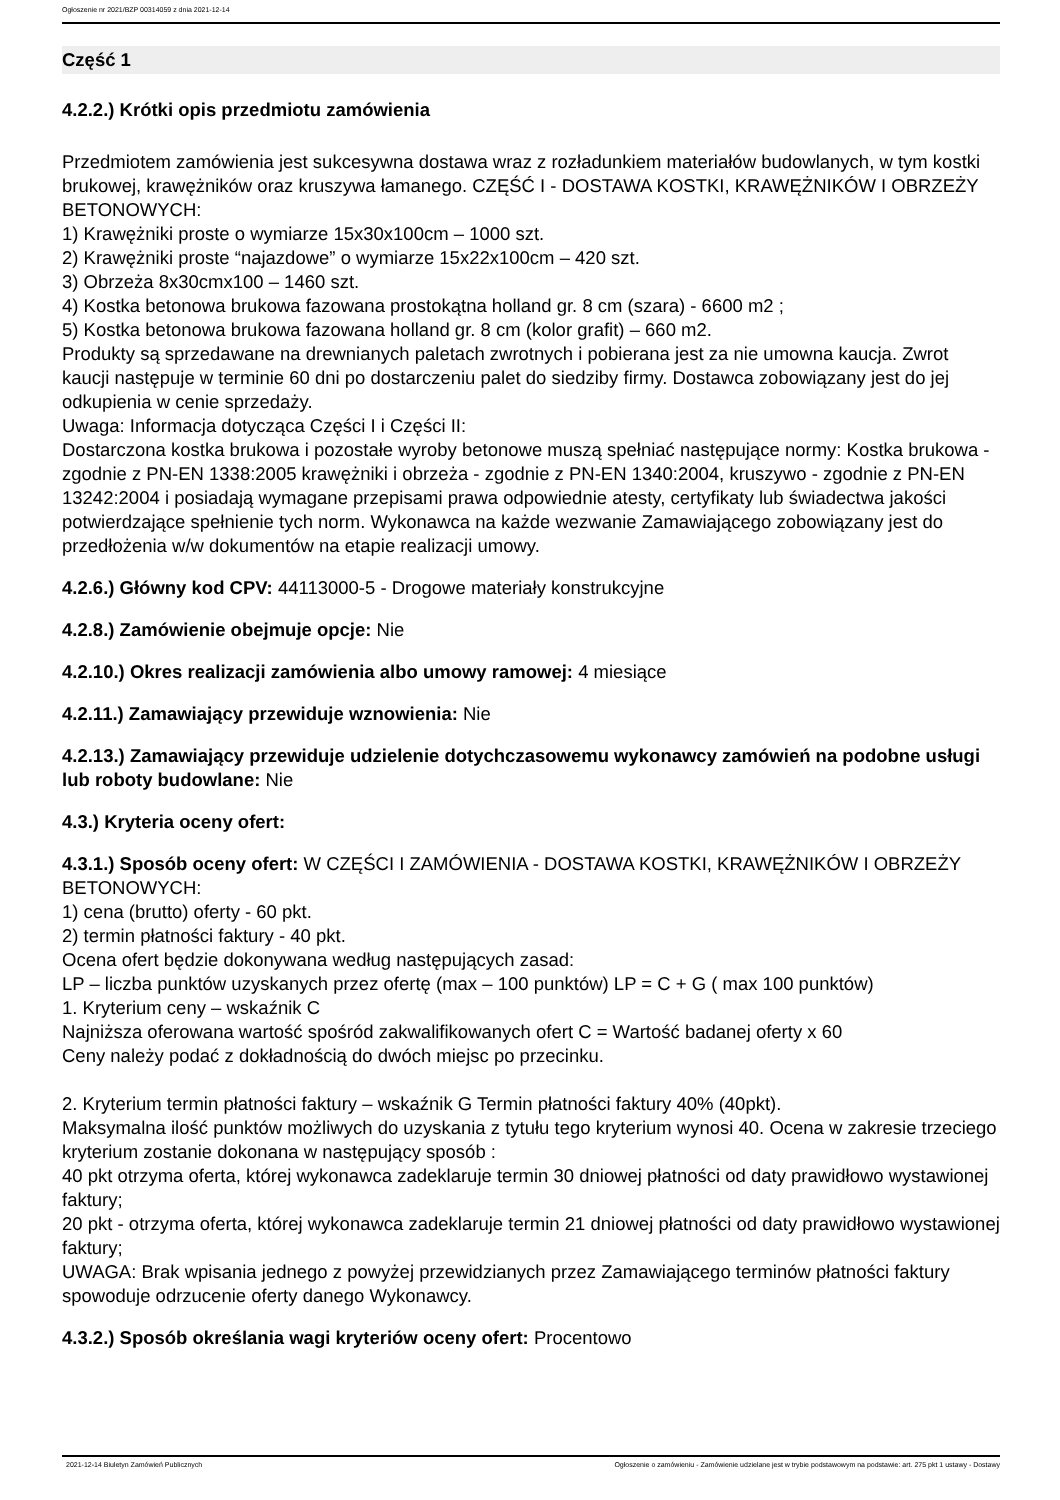Ogłoszenie nr 2021/BZP 00314059 z dnia 2021-12-14
Część 1
4.2.2.) Krótki opis przedmiotu zamówienia
Przedmiotem zamówienia jest sukcesywna dostawa wraz z rozładunkiem materiałów budowlanych, w tym kostki brukowej, krawężników oraz kruszywa łamanego. CZĘŚĆ I - DOSTAWA KOSTKI, KRAWĘŻNIKÓW I OBRZEŻY BETONOWYCH:
1) Krawężniki proste o wymiarze 15x30x100cm – 1000 szt.
2) Krawężniki proste “najazdowe” o wymiarze 15x22x100cm – 420 szt.
3) Obrzeża 8x30cmx100 – 1460 szt.
4) Kostka betonowa brukowa fazowana prostokątna holland gr. 8 cm (szara) - 6600 m2 ;
5) Kostka betonowa brukowa fazowana holland gr. 8 cm (kolor grafit) – 660 m2.
Produkty są sprzedawane na drewnianych paletach zwrotnych i pobierana jest za nie umowna kaucja. Zwrot kaucji następuje w terminie 60 dni po dostarczeniu palet do siedziby firmy. Dostawca zobowiązany jest do jej odkupienia w cenie sprzedaży.
Uwaga: Informacja dotycząca Części I i Części II:
Dostarczona kostka brukowa i pozostałe wyroby betonowe muszą spełniać następujące normy: Kostka brukowa - zgodnie z PN-EN 1338:2005 krawężniki i obrzeża - zgodnie z PN-EN 1340:2004, kruszywo - zgodnie z PN-EN 13242:2004 i posiadają wymagane przepisami prawa odpowiednie atesty, certyfikaty lub świadectwa jakości potwierdzające spełnienie tych norm. Wykonawca na każde wezwanie Zamawiającego zobowiązany jest do przedłożenia w/w dokumentów na etapie realizacji umowy.
4.2.6.) Główny kod CPV: 44113000-5 - Drogowe materiały konstrukcyjne
4.2.8.) Zamówienie obejmuje opcje: Nie
4.2.10.) Okres realizacji zamówienia albo umowy ramowej: 4 miesiące
4.2.11.) Zamawiający przewiduje wznowienia: Nie
4.2.13.) Zamawiający przewiduje udzielenie dotychczasowemu wykonawcy zamówień na podobne usługi lub roboty budowlane: Nie
4.3.) Kryteria oceny ofert:
4.3.1.) Sposób oceny ofert: W CZĘŚCI I ZAMÓWIENIA - DOSTAWA KOSTKI, KRAWĘŻNIKÓW I OBRZEŻY BETONOWYCH:
1) cena (brutto) oferty - 60 pkt.
2) termin płatności faktury - 40 pkt.
Ocena ofert będzie dokonywana według następujących zasad:
LP – liczba punktów uzyskanych przez ofertę (max – 100 punktów) LP = C + G ( max 100 punktów)
1. Kryterium ceny – wskaźnik C
Najniższa oferowana wartość spośród zakwalifikowanych ofert C = Wartość badanej oferty x 60
Ceny należy podać z dokładnością do dwóch miejsc po przecinku.
2. Kryterium termin płatności faktury – wskaźnik G Termin płatności faktury 40% (40pkt).
Maksymalna ilość punktów możliwych do uzyskania z tytułu tego kryterium wynosi 40. Ocena w zakresie trzeciego kryterium zostanie dokonana w następujący sposób :
40 pkt otrzyma oferta, której wykonawca zadeklaruje termin 30 dniowej płatności od daty prawidłowo wystawionej faktury;
20 pkt - otrzyma oferta, której wykonawca zadeklaruje termin 21 dniowej płatności od daty prawidłowo wystawionej faktury;
UWAGA: Brak wpisania jednego z powyżej przewidzianych przez Zamawiającego terminów płatności faktury spowoduje odrzucenie oferty danego Wykonawcy.
4.3.2.) Sposób określania wagi kryteriów oceny ofert: Procentowo
2021-12-14 Biuletyn Zamówień Publicznych
Ogłoszenie o zamówieniu - Zamówienie udzielane jest w trybie podstawowym na podstawie: art. 275 pkt 1 ustawy - Dostawy